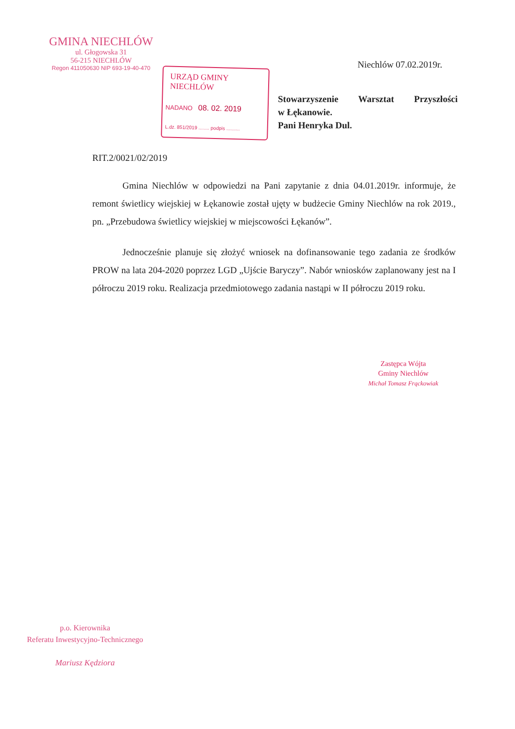GMINA NIECHLÓW
ul. Głogowska 31
56-215 NIECHLÓW
Regon 411050630 NIP 693-19-40-470
Niechlów 07.02.2019r.
URZĄD GMINY NIECHLÓW
NADANO 08. 02. 2019
L.dz. 851/2019 ........ podpis ..........
Stowarzyszenie Warsztat Przyszłości
w Łękanowie.
Pani Henryka Dul.
RIT.2/0021/02/2019
Gmina Niechlów w odpowiedzi na Pani zapytanie z dnia 04.01.2019r. informuje, że remont świetlicy wiejskiej w Łękanowie został ujęty w budżecie Gminy Niechlów na rok 2019., pn. „Przebudowa świetlicy wiejskiej w miejscowości Łękanów”.
Jednocześnie planuje się złożyć wniosek na dofinansowanie tego zadania ze środków PROW na lata 204-2020 poprzez LGD „Ujście Baryczy”. Nabór wniosków zaplanowany jest na I półroczu 2019 roku. Realizacja przedmiotowego zadania nastąpi w II półroczu 2019 roku.
Zastępca Wójta
Gminy Niechlów
Michał Tomasz Frąckowiak
p.o. Kierownika
Referatu Inwestycyjno-Technicznego
Mariusz Kędziora